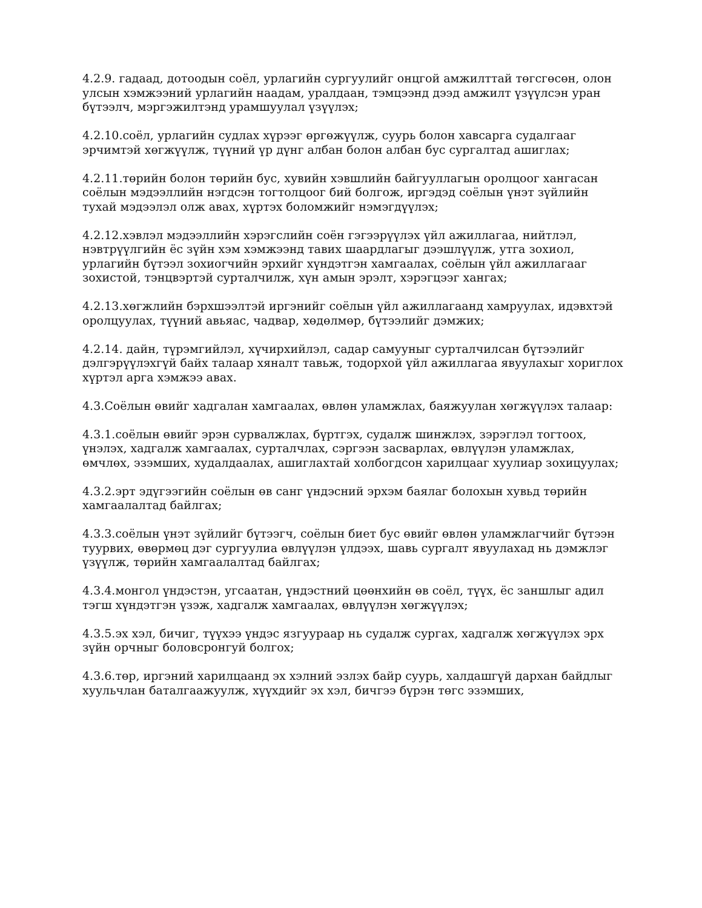4.2.9. гадаад, дотоодын соёл, урлагийн сургуулийг онцгой амжилттай төгсгөсөн, олон улсын хэмжээний урлагийн наадам, уралдаан, тэмцээнд дээд амжилт үзүүлсэн уран бүтээлч, мэргэжилтэнд урамшуулал үзүүлэх;
4.2.10.соёл, урлагийн судлах хүрээг өргөжүүлж, суурь болон хавсарга судалгааг эрчимтэй хөгжүүлж, түүний үр дүнг албан болон албан бус сургалтад ашиглах;
4.2.11.төрийн болон төрийн бус, хувийн хэвшлийн байгууллагын оролцоог хангасан соёлын мэдээллийн нэгдсэн тогтолцоог бий болгож, иргэдэд соёлын үнэт зүйлийн тухай мэдээлэл олж авах, хүртэх боломжийг нэмэгдүүлэх;
4.2.12.хэвлэл мэдээллийн хэрэгслийн соён гэгээрүүлэх үйл ажиллагаа, нийтлэл, нэвтрүүлгийн ёс зүйн хэм хэмжээнд тавих шаардлагыг дээшлүүлж, утга зохиол, урлагийн бүтээл зохиогчийн эрхийг хүндэтгэн хамгаалах, соёлын үйл ажиллагааг зохистой, тэнцвэртэй сурталчилж, хүн амын эрэлт, хэрэгцээг хангах;
4.2.13.хөгжлийн бэрхшээлтэй иргэнийг соёлын үйл ажиллагаанд хамруулах, идэвхтэй оролцуулах, түүний авьяас, чадвар, хөдөлмөр, бүтээлийг дэмжих;
4.2.14. дайн, түрэмгийлэл, хүчирхийлэл, садар самууныг сурталчилсан бүтээлийг дэлгэрүүлэхгүй байх талаар хяналт тавьж, тодорхой үйл ажиллагаа явуулахыг хориглох хүртэл арга хэмжээ авах.
4.3.Соёлын өвийг хадгалан хамгаалах, өвлөн уламжлах, баяжуулан хөгжүүлэх талаар:
4.3.1.соёлын өвийг эрэн сурвалжлах, бүртгэх, судалж шинжлэх, зэрэглэл тогтоох, үнэлэх, хадгалж хамгаалах, сурталчлах, сэргээн засварлах, өвлүүлэн уламжлах, өмчлөх, эзэмших, худалдаалах, ашиглахтай холбогдсон харилцааг хуулиар зохицуулах;
4.3.2.эрт эдүгээгийн соёлын өв санг үндэсний эрхэм баялаг болохын хувьд төрийн хамгаалалтад байлгах;
4.3.3.соёлын үнэт зүйлийг бүтээгч, соёлын биет бус өвийг өвлөн уламжлагчийг бүтээн туурвих, өвөрмөц дэг сургуулиа өвлүүлэн үлдээх, шавь сургалт явуулахад нь дэмжлэг үзүүлж, төрийн хамгаалалтад байлгах;
4.3.4.монгол үндэстэн, угсаатан, үндэстний цөөнхийн өв соёл, түүх, ёс заншлыг адил тэгш хүндэтгэн үзэж, хадгалж хамгаалах, өвлүүлэн хөгжүүлэх;
4.3.5.эх хэл, бичиг, түүхээ үндэс язгуураар нь судалж сургах, хадгалж хөгжүүлэх эрх зүйн орчныг боловсронгуй болгох;
4.3.6.төр, иргэний харилцаанд эх хэлний эзлэх байр суурь, халдашгүй дархан байдлыг хуульчлан баталгаажуулж, хүүхдийг эх хэл, бичгээ бүрэн төгс эзэмших,